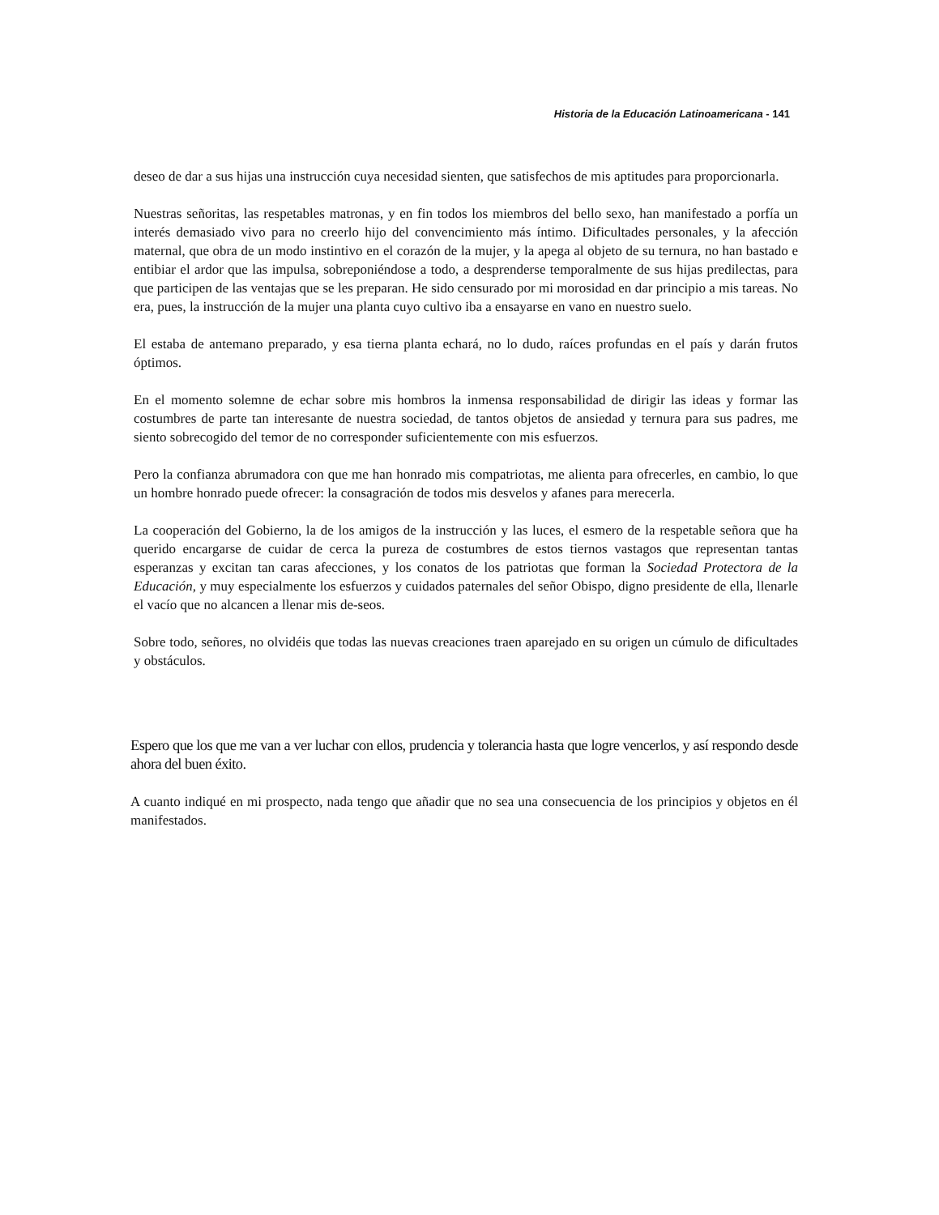Historia de la Educación Latinoamericana - 141
deseo de dar a sus hijas una instrucción cuya necesidad sienten, que satisfechos de mis aptitudes para proporcionarla.
Nuestras señoritas, las respetables matronas, y en fin todos los miembros del bello sexo, han manifestado a porfía un interés demasiado vivo para no creerlo hijo del convencimiento más íntimo. Dificultades personales, y la afección maternal, que obra de un modo instintivo en el corazón de la mujer, y la apega al objeto de su ternura, no han bastado e entibiar el ardor que las impulsa, sobreponiéndose a todo, a desprenderse temporalmente de sus hijas predilectas, para que participen de las ventajas que se les preparan. He sido censurado por mi morosidad en dar principio a mis tareas. No era, pues, la instrucción de la mujer una planta cuyo cultivo iba a ensayarse en vano en nuestro suelo.
El estaba de antemano preparado, y esa tierna planta echará, no lo dudo, raíces profundas en el país y darán frutos óptimos.
En el momento solemne de echar sobre mis hombros la inmensa responsabilidad de dirigir las ideas y formar las costumbres de parte tan interesante de nuestra sociedad, de tantos objetos de ansiedad y ternura para sus padres, me siento sobrecogido del temor de no corresponder suficientemente con mis esfuerzos.
Pero la confianza abrumadora con que me han honrado mis compatriotas, me alienta para ofrecerles, en cambio, lo que un hombre honrado puede ofrecer: la consagración de todos mis desvelos y afanes para merecerla.
La cooperación del Gobierno, la de los amigos de la instrucción y las luces, el esmero de la respetable señora que ha querido encargarse de cuidar de cerca la pureza de costumbres de estos tiernos vastagos que representan tantas esperanzas y excitan tan caras afecciones, y los conatos de los patriotas que forman la Sociedad Protectora de la Educación, y muy especialmente los esfuerzos y cuidados paternales del señor Obispo, digno presidente de ella, llenarle el vacío que no alcancen a llenar mis de-seos.
Sobre todo, señores, no olvidéis que todas las nuevas creaciones traen aparejado en su origen un cúmulo de dificultades y obstáculos.
Espero que los que me van a ver luchar con ellos, prudencia y tolerancia hasta que logre vencerlos, y así respondo desde ahora del buen éxito.
A cuanto indiqué en mi prospecto, nada tengo que añadir que no sea una consecuencia de los principios y objetos en él manifestados.